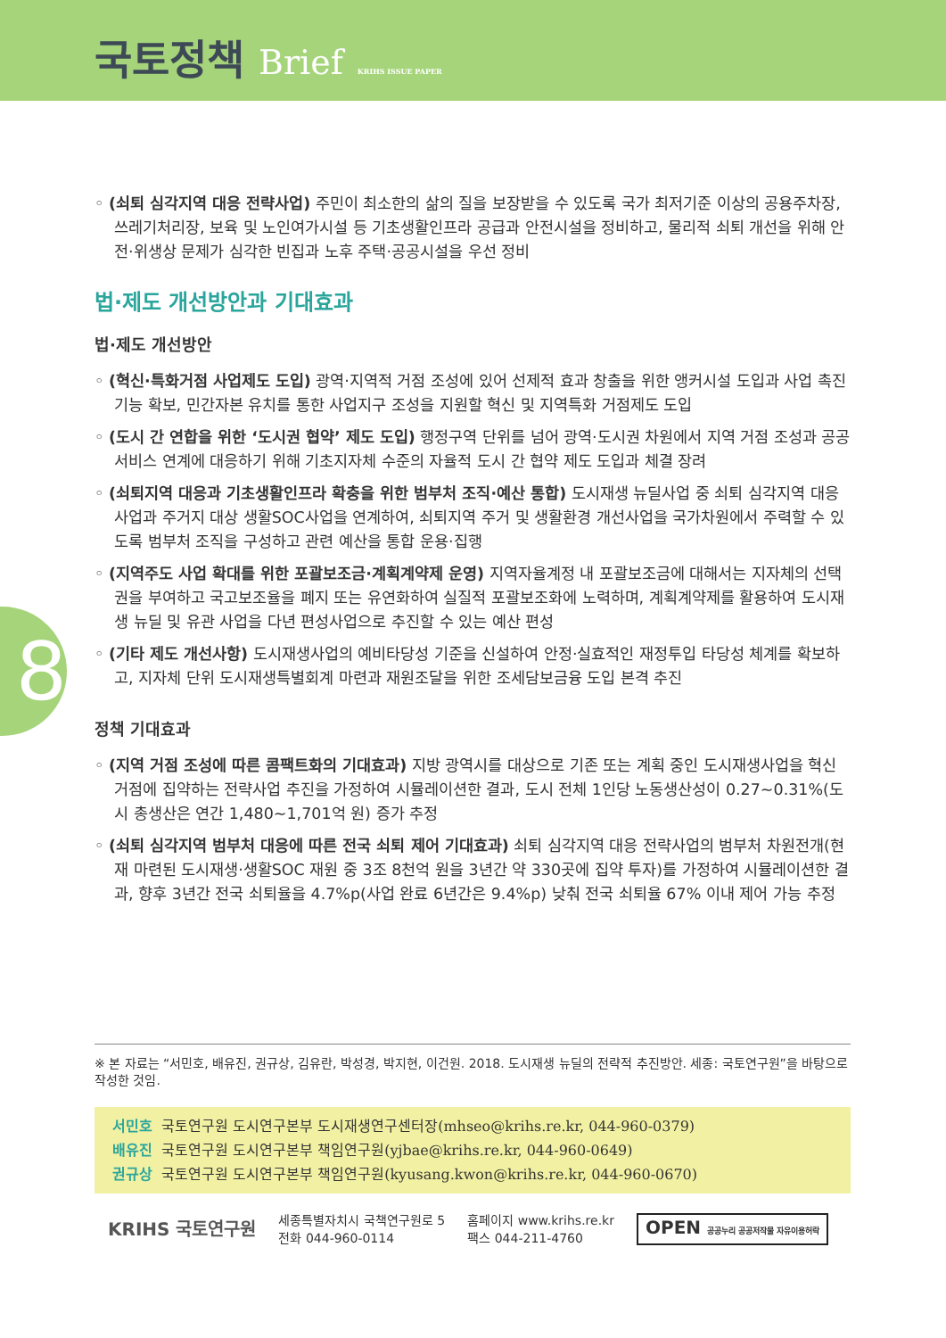국토정책 Brief KRIHS ISSUE PAPER
8
◦ (쇠퇴 심각지역 대응 전략사업) 주민이 최소한의 삶의 질을 보장받을 수 있도록 국가 최저기준 이상의 공용주차장, 쓰레기처리장, 보육 및 노인여가시설 등 기초생활인프라 공급과 안전시설을 정비하고, 물리적 쇠퇴 개선을 위해 안전·위생상 문제가 심각한 빈집과 노후 주택·공공시설을 우선 정비
법·제도 개선방안과 기대효과
법·제도 개선방안
◦ (혁신·특화거점 사업제도 도입) 광역·지역적 거점 조성에 있어 선제적 효과 창출을 위한 앵커시설 도입과 사업 촉진 기능 확보, 민간자본 유치를 통한 사업지구 조성을 지원할 혁신 및 지역특화 거점제도 도입
◦ (도시 간 연합을 위한 ‘도시권 협약’ 제도 도입) 행정구역 단위를 넘어 광역·도시권 차원에서 지역 거점 조성과 공공서비스 연계에 대응하기 위해 기초지자체 수준의 자율적 도시 간 협약 제도 도입과 체결 장려
◦ (쇠퇴지역 대응과 기초생활인프라 확충을 위한 범부처 조직·예산 통합) 도시재생 뉴딜사업 중 쇠퇴 심각지역 대응사업과 주거지 대상 생활SOC사업을 연계하여, 쇠퇴지역 주거 및 생활환경 개선사업을 국가차원에서 주력할 수 있도록 범부처 조직을 구성하고 관련 예산을 통합 운용·집행
◦ (지역주도 사업 확대를 위한 포괄보조금·계획계약제 운영) 지역자율계정 내 포괄보조금에 대해서는 지자체의 선택권을 부여하고 국고보조율을 폐지 또는 유연화하여 실질적 포괄보조화에 노력하며, 계획계약제를 활용하여 도시재생 뉴딜 및 유관 사업을 다년 편성사업으로 추진할 수 있는 예산 편성
◦ (기타 제도 개선사항) 도시재생사업의 예비타당성 기준을 신설하여 안정·실효적인 재정투입 타당성 체계를 확보하고, 지자체 단위 도시재생특별회계 마련과 재원조달을 위한 조세담보금융 도입 본격 추진
정책 기대효과
◦ (지역 거점 조성에 따른 콤팩트화의 기대효과) 지방 광역시를 대상으로 기존 또는 계획 중인 도시재생사업을 혁신 거점에 집약하는 전략사업 추진을 가정하여 시뮬레이션한 결과, 도시 전체 1인당 노동생산성이 0.27~0.31%(도시 총생산은 연간 1,480~1,701억 원) 증가 추정
◦ (쇠퇴 심각지역 범부처 대응에 따른 전국 쇠퇴 제어 기대효과) 쇠퇴 심각지역 대응 전략사업의 범부처 차원전개(현재 마련된 도시재생·생활SOC 재원 중 3조 8천억 원을 3년간 약 330곳에 집약 투자)를 가정하여 시뮬레이션한 결과, 향후 3년간 전국 쇠퇴율을 4.7%p(사업 완료 6년간은 9.4%p) 낮춰 전국 쇠퇴율 67% 이내 제어 가능 추정
※ 본 자료는 “서민호, 배유진, 권규상, 김유란, 박성경, 박지현, 이건원. 2018. 도시재생 뉴딜의 전략적 추진방안. 세종: 국토연구원”을 바탕으로 작성한 것임.
서민호 국토연구원 도시연구본부 도시재생연구센터장(mhseo@krihs.re.kr, 044-960-0379)
배유진 국토연구원 도시연구본부 책임연구원(yjbae@krihs.re.kr, 044-960-0649)
권규상 국토연구원 도시연구본부 책임연구원(kyusang.kwon@krihs.re.kr, 044-960-0670)
KRIHS 국토연구원
세종특별자치시 국책연구원로 5
전화 044-960-0114
홈페이지 www.krihs.re.kr
팩스 044-211-4760
OPEN 공공누리 공공저작물 자유이용허락